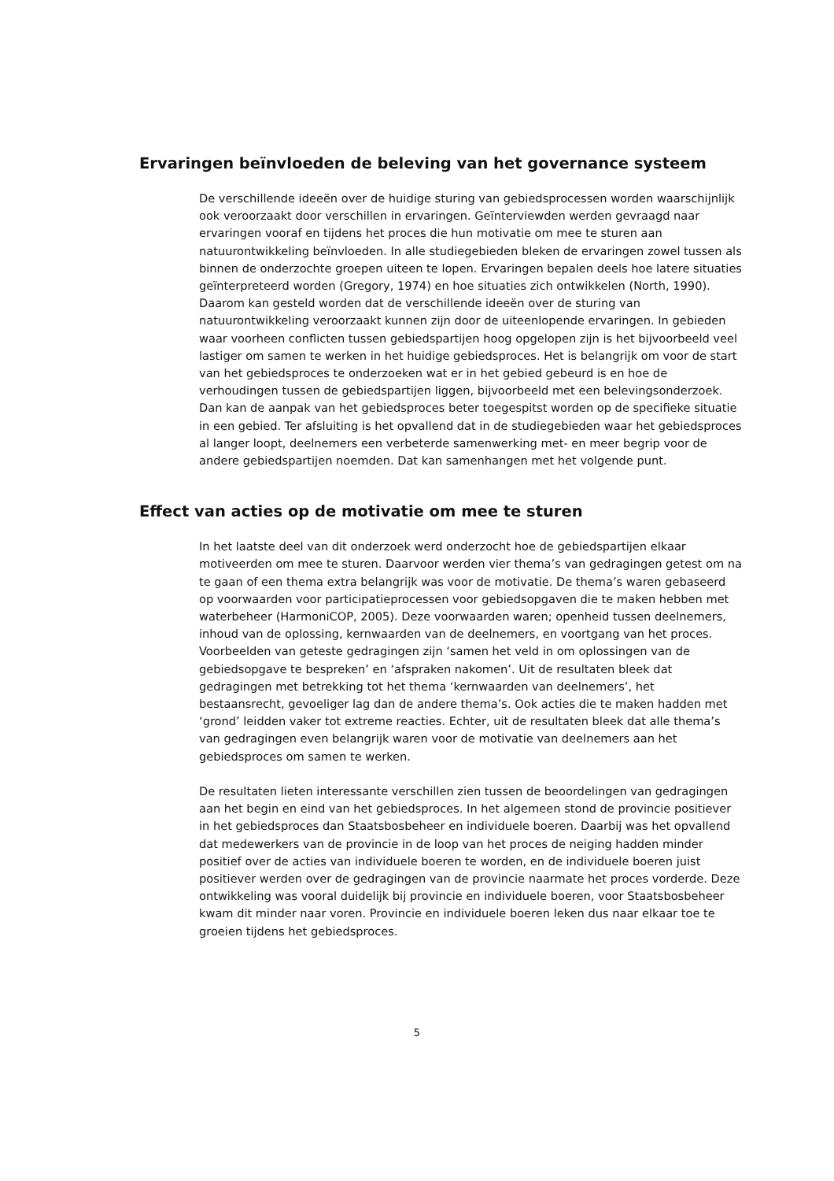Ervaringen beïnvloeden de beleving van het governance systeem
De verschillende ideeën over de huidige sturing van gebiedsprocessen worden waarschijnlijk ook veroorzaakt door verschillen in ervaringen. Geïnterviewden werden gevraagd naar ervaringen vooraf en tijdens het proces die hun motivatie om mee te sturen aan natuurontwikkeling beïnvloeden. In alle studiegebieden bleken de ervaringen zowel tussen als binnen de onderzochte groepen uiteen te lopen. Ervaringen bepalen deels hoe latere situaties geïnterpreteerd worden (Gregory, 1974) en hoe situaties zich ontwikkelen (North, 1990). Daarom kan gesteld worden dat de verschillende ideeën over de sturing van natuurontwikkeling veroorzaakt kunnen zijn door de uiteenlopende ervaringen. In gebieden waar voorheen conflicten tussen gebiedspartijen hoog opgelopen zijn is het bijvoorbeeld veel lastiger om samen te werken in het huidige gebiedsproces. Het is belangrijk om voor de start van het gebiedsproces te onderzoeken wat er in het gebied gebeurd is en hoe de verhoudingen tussen de gebiedspartijen liggen, bijvoorbeeld met een belevingsonderzoek. Dan kan de aanpak van het gebiedsproces beter toegespitst worden op de specifieke situatie in een gebied. Ter afsluiting is het opvallend dat in de studiegebieden waar het gebiedsproces al langer loopt, deelnemers een verbeterde samenwerking met- en meer begrip voor de andere gebiedspartijen noemden. Dat kan samenhangen met het volgende punt.
Effect van acties op de motivatie om mee te sturen
In het laatste deel van dit onderzoek werd onderzocht hoe de gebiedspartijen elkaar motiveerden om mee te sturen. Daarvoor werden vier thema’s van gedragingen getest om na te gaan of een thema extra belangrijk was voor de motivatie. De thema’s waren gebaseerd op voorwaarden voor participatieprocessen voor gebiedsopgaven die te maken hebben met waterbeheer (HarmoniCOP, 2005). Deze voorwaarden waren; openheid tussen deelnemers, inhoud van de oplossing, kernwaarden van de deelnemers, en voortgang van het proces. Voorbeelden van geteste gedragingen zijn ‘samen het veld in om oplossingen van de gebiedsopgave te bespreken’ en ‘afspraken nakomen’. Uit de resultaten bleek dat gedragingen met betrekking tot het thema ‘kernwaarden van deelnemers’, het bestaansrecht, gevoeliger lag dan de andere thema’s. Ook acties die te maken hadden met ‘grond’ leidden vaker tot extreme reacties. Echter, uit de resultaten bleek dat alle thema’s van gedragingen even belangrijk waren voor de motivatie van deelnemers aan het gebiedsproces om samen te werken.
De resultaten lieten interessante verschillen zien tussen de beoordelingen van gedragingen aan het begin en eind van het gebiedsproces. In het algemeen stond de provincie positiever in het gebiedsproces dan Staatsbosbeheer en individuele boeren. Daarbij was het opvallend dat medewerkers van de provincie in de loop van het proces de neiging hadden minder positief over de acties van individuele boeren te worden, en de individuele boeren juist positiever werden over de gedragingen van de provincie naarmate het proces vorderde. Deze ontwikkeling was vooral duidelijk bij provincie en individuele boeren, voor Staatsbosbeheer kwam dit minder naar voren. Provincie en individuele boeren leken dus naar elkaar toe te groeien tijdens het gebiedsproces.
5